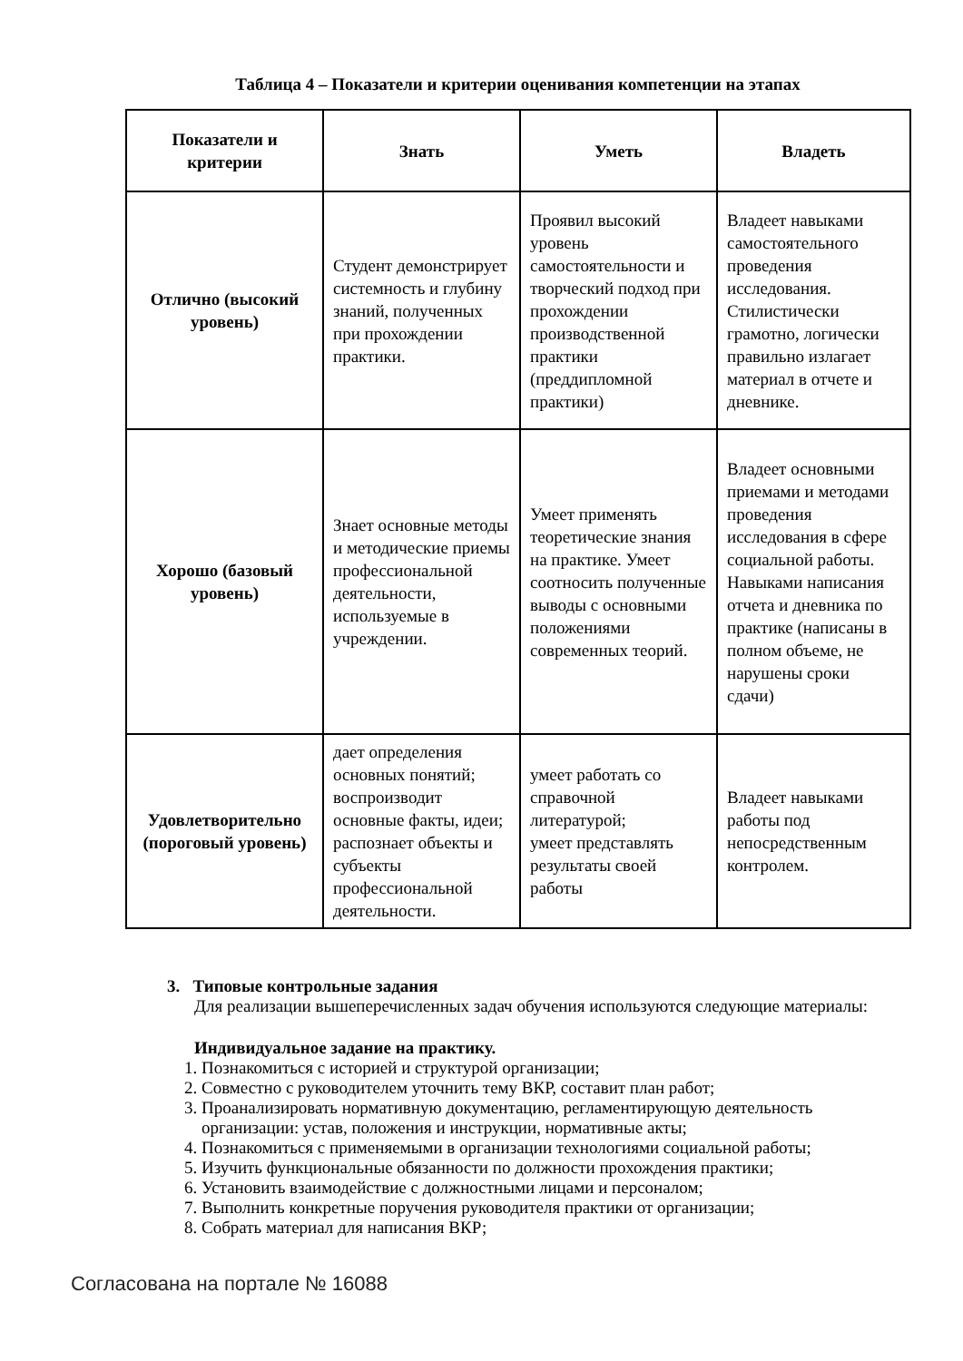Таблица 4 – Показатели и критерии оценивания компетенции на этапах
| Показатели и критерии | Знать | Уметь | Владеть |
| --- | --- | --- | --- |
| Отлично (высокий уровень) | Студент демонстрирует системность и глубину знаний, полученных при прохождении практики. | Проявил высокий уровень самостоятельности и творческий подход при прохождении производственной практики (преддипломной практики) | Владеет навыками самостоятельного проведения исследования. Стилистически грамотно, логически правильно излагает материал в отчете и дневнике. |
| Хорошо (базовый уровень) | Знает основные методы и методические приемы профессиональной деятельности, используемые в учреждении. | Умеет применять теоретические знания на практике. Умеет соотносить полученные выводы с основными положениями современных теорий. | Владеет основными приемами и методами проведения исследования в сфере социальной работы. Навыками написания отчета и дневника по практике (написаны в полном объеме, не нарушены сроки сдачи) |
| Удовлетворительно (пороговый уровень) | дает определения основных понятий; воспроизводит основные факты, идеи; распознает объекты и субъекты профессиональной деятельности. | умеет работать со справочной литературой; умеет представлять результаты своей работы | Владеет навыками работы под непосредственным контролем. |
3. Типовые контрольные задания
Для реализации вышеперечисленных задач обучения используются следующие материалы:
Индивидуальное задание на практику.
1. Познакомиться с историей и структурой организации;
2. Совместно с руководителем уточнить тему ВКР, составит план работ;
3. Проанализировать нормативную документацию, регламентирующую деятельность организации: устав, положения и инструкции, нормативные акты;
4. Познакомиться с применяемыми в организации технологиями социальной работы;
5. Изучить функциональные обязанности по должности прохождения практики;
6. Установить взаимодействие с должностными лицами и персоналом;
7. Выполнить конкретные поручения руководителя практики от организации;
8. Собрать материал для написания ВКР;
Согласована на портале № 16088